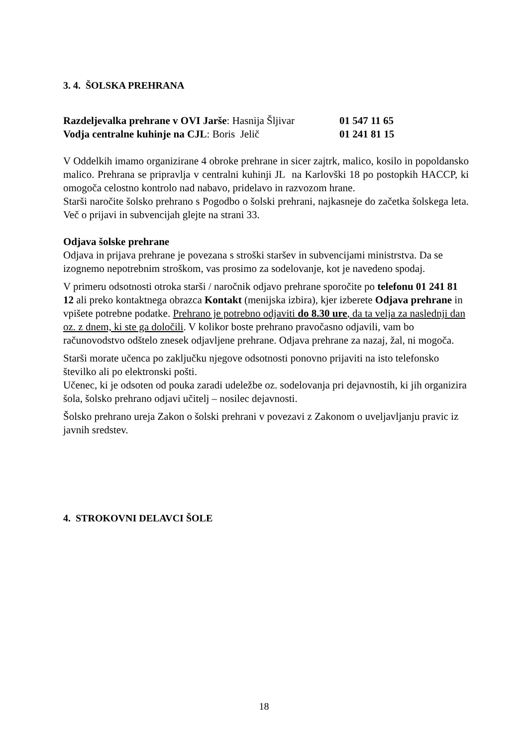3. 4. ŠOLSKA PREHRANA
Razdeljevalka prehrane v OVI Jarše: Hasnija Šljivar 01 547 11 65
Vodja centralne kuhinje na CJL: Boris Jelič 01 241 81 15
V Oddelkih imamo organizirane 4 obroke prehrane in sicer zajtrk, malico, kosilo in popoldansko malico. Prehrana se pripravlja v centralni kuhinji JL na Karlovški 18 po postopkih HACCP, ki omogoča celostno kontrolo nad nabavo, pridelavo in razvozom hrane.
Starši naročite šolsko prehrano s Pogodbo o šolski prehrani, najkasneje do začetka šolskega leta. Več o prijavi in subvencijah glejte na strani 33.
Odjava šolske prehrane
Odjava in prijava prehrane je povezana s stroški staršev in subvencijami ministrstva. Da se izognemo nepotrebnim stroškom, vas prosimo za sodelovanje, kot je navedeno spodaj.
V primeru odsotnosti otroka starši / naročnik odjavo prehrane sporočite po telefonu 01 241 81 12 ali preko kontaktnega obrazca Kontakt (menijska izbira), kjer izberete Odjava prehrane in vpišete potrebne podatke. Prehrano je potrebno odjaviti do 8.30 ure, da ta velja za naslednji dan oz. z dnem, ki ste ga določili. V kolikor boste prehrano pravočasno odjavili, vam bo računovodstvo odštelo znesek odjavljene prehrane. Odjava prehrane za nazaj, žal, ni mogoča.
Starši morate učenca po zaključku njegove odsotnosti ponovno prijaviti na isto telefonsko številko ali po elektronski pošti.
Učenec, ki je odsoten od pouka zaradi udeležbe oz. sodelovanja pri dejavnostih, ki jih organizira šola, šolsko prehrano odjavi učitelj – nosilec dejavnosti.
Šolsko prehrano ureja Zakon o šolski prehrani v povezavi z Zakonom o uveljavljanju pravic iz javnih sredstev.
4. STROKOVNI DELAVCI ŠOLE
18